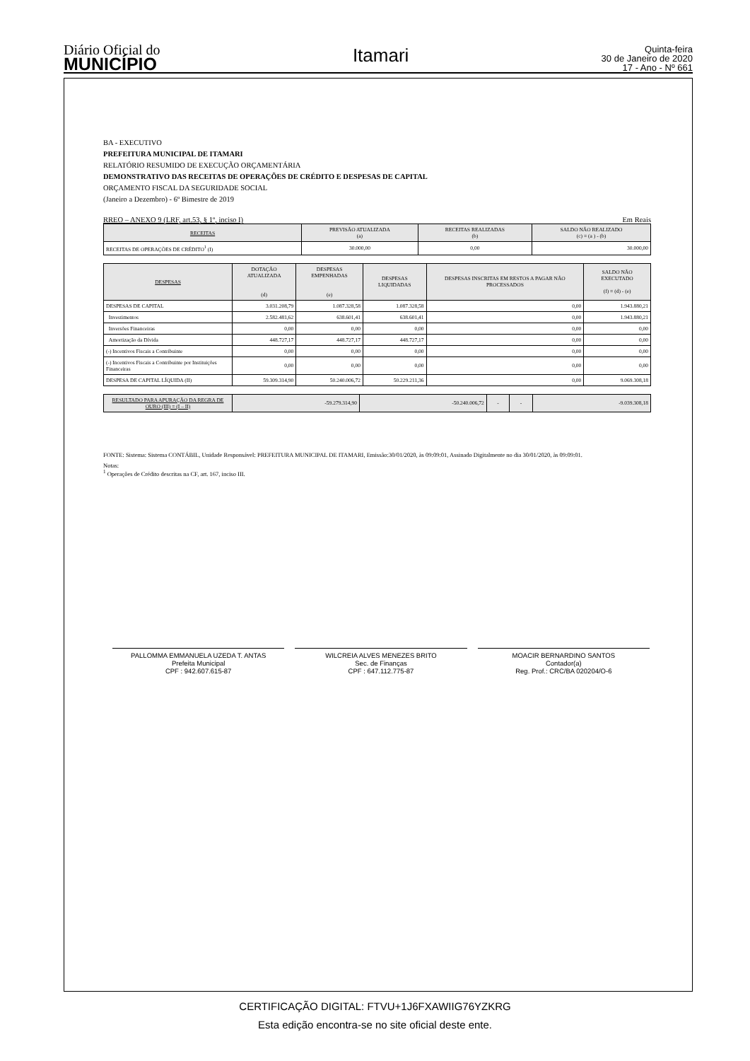Diário Oficial do
MUNICÍPIO
Itamari
Quinta-feira
30 de Janeiro de 2020
17 - Ano - Nº 661
BA - EXECUTIVO
PREFEITURA MUNICIPAL DE ITAMARI
RELATÓRIO RESUMIDO DE EXECUÇÃO ORÇAMENTÁRIA
DEMONSTRATIVO DAS RECEITAS DE OPERAÇÕES DE CRÉDITO E DESPESAS DE CAPITAL
ORÇAMENTO FISCAL DA SEGURIDADE SOCIAL
(Janeiro a Dezembro) - 6º Bimestre de 2019
RREO – ANEXO 9 (LRF, art.53, § 1º, inciso I) Em Reais
| RECEITAS | PREVISÃO ATUALIZADA (a) | RECEITAS REALIZADAS (b) | SALDO NÃO REALIZADO (c) = (a ) - (b) |
| --- | --- | --- | --- |
| RECEITAS DE OPERAÇÕES DE CRÉDITO<sup>1</sup> (I) | 30.000,00 | 0,00 | 30.000,00 |
| DESPESAS | DOTAÇÃO ATUALIZADA (d) | DESPESAS EMPENHADAS (e) | DESPESAS LIQUIDADAS | DESPESAS INSCRITAS EM RESTOS A PAGAR NÃO PROCESSADOS | SALDO NÃO EXECUTADO (f) = (d) - (e) |
| --- | --- | --- | --- | --- | --- |
| DESPESAS DE CAPITAL | 3.031.208,79 | 1.087.328,58 | 1.087.328,58 | 0,00 | 1.943.880,21 |
| Investimentos | 2.582.481,62 | 638.601,41 | 638.601,41 | 0,00 | 1.943.880,21 |
| Inversões Financeiras | 0,00 | 0,00 | 0,00 | 0,00 | 0,00 |
| Amortização da Dívida | 448.727,17 | 448.727,17 | 448.727,17 | 0,00 | 0,00 |
| (-) Incentivos Fiscais a Contribuinte | 0,00 | 0,00 | 0,00 | 0,00 | 0,00 |
| (-) Incentivos Fiscais a Contribuinte por Instituições Financeiras | 0,00 | 0,00 | 0,00 | 0,00 | 0,00 |
| DESPESA DE CAPITAL LÍQUIDA (II) | 59.309.314,90 | 50.240.006,72 | 50.229.211,36 | 0,00 | 9.069.308,18 |
| RESULTADO PARA APURAÇÃO DA REGRA DE OURO (III) = (I – II) | -59.279.314,90 | -50.240.006,72 | - | - | -9.039.308,18 |
FONTE: Sistema: Sistema CONTÁBIL, Unidade Responsável: PREFEITURA MUNICIPAL DE ITAMARI, Emissão:30/01/2020, às 09:09:01, Assinado Digitalmente no dia 30/01/2020, às 09:09:01.
Notas:
<sup>1</sup> Operações de Crédito descritas na CF, art. 167, inciso III.
PALLOMMA EMMANUELA UZEDA T. ANTAS
Prefeita Municipal
CPF : 942.607.615-87
WILCREIA ALVES MENEZES BRITO
Sec. de Finanças
CPF : 647.112.775-87
MOACIR BERNARDINO SANTOS
Contador(a)
Reg. Prof.: CRC/BA 020204/O-6
CERTIFICAÇÃO DIGITAL: FTVU+1J6FXAWIIG76YZKRG
Esta edição encontra-se no site oficial deste ente.